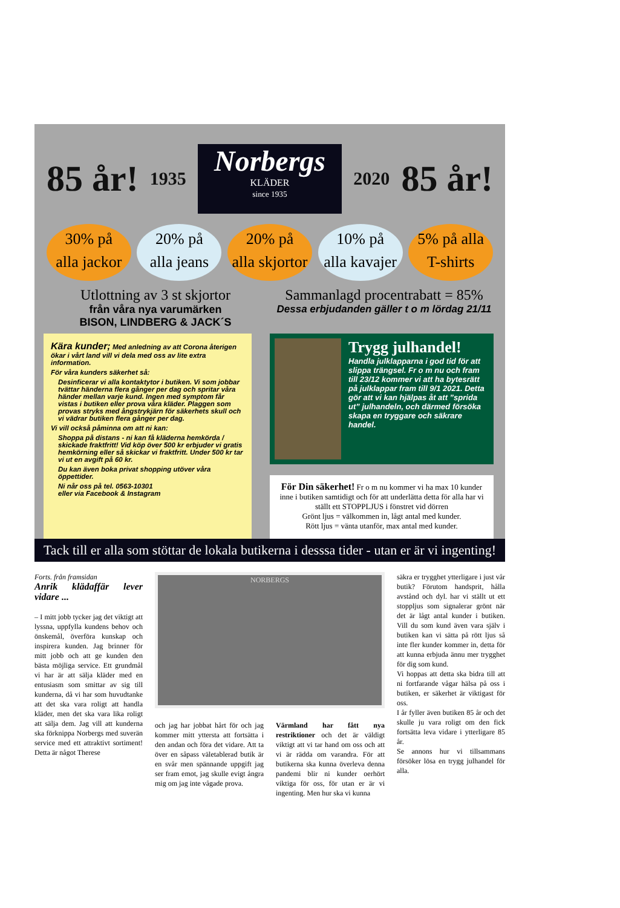85 år! 1935
Norbergs
KLÄDER
since 1935
2020 85 år!
30% på
alla jackor
20% på
alla jeans
20% på
alla skjortor
10% på
alla kavajer
5% på alla
T-shirts
Utlottning av 3 st skjortor
från våra nya varumärken
BISON, LINDBERG & JACK´S
Sammanlagd procentrabatt = 85%
Dessa erbjudanden gäller t o m lördag 21/11
Kära kunder; Med anledning av att Corona återigen ökar i vårt land vill vi dela med oss av lite extra information.
För våra kunders säkerhet så:
Desinficerar vi alla kontaktytor i butiken. Vi som jobbar tvättar händerna flera gånger per dag och spritar våra händer mellan varje kund. Ingen med symptom får vistas i butiken eller prova våra kläder. Plaggen som provas stryks med ångstrykjärn för säkerhets skull och vi vädrar butiken flera gånger per dag.
Vi vill också påminna om att ni kan:
Shoppa på distans - ni kan få kläderna hemkörda / skickade fraktfritt! Vid köp över 500 kr erbjuder vi gratis hemkörning eller så skickar vi fraktfritt. Under 500 kr tar vi ut en avgift på 60 kr.
Du kan även boka privat shopping utöver våra öppettider.
Ni når oss på tel. 0563-10301
eller via Facebook & Instagram
Trygg julhandel!
Handla julklapparna i god tid för att slippa trängsel. Fr o m nu och fram till 23/12 kommer vi att ha bytesrätt på julklappar fram till 9/1 2021. Detta gör att vi kan hjälpas åt att ”sprida ut” julhandeln, och därmed försöka skapa en tryggare och säkrare handel.
För Din säkerhet! Fr o m nu kommer vi ha max 10 kunder inne i butiken samtidigt och för att underlätta detta för alla har vi ställt ett STOPPLJUS i fönstret vid dörren
Grönt ljus = välkommen in, lågt antal med kunder.
Rött ljus = vänta utanför, max antal med kunder.
Tack till er alla som stöttar de lokala butikerna i desssa tider - utan er är vi ingenting!
Forts. från framsidan
Anrik klädaffär lever vidare ...
– I mitt jobb tycker jag det viktigt att lyssna, uppfylla kundens behov och önskemål, överföra kunskap och inspirera kunden. Jag brinner för mitt jobb och att ge kunden den bästa möjliga service. Ett grundmål vi har är att sälja kläder med en entusiasm som smittar av sig till kunderna, då vi har som huvudtanke att det ska vara roligt att handla kläder, men det ska vara lika roligt att sälja dem. Jag vill att kunderna ska förknippa Norbergs med suverän service med ett attraktivt sortiment! Detta är något Therese
NORBERGS
och jag har jobbat hårt för och jag kommer mitt yttersta att fortsätta i den andan och föra det vidare. Att ta över en såpass väletablerad butik är en svår men spännande uppgift jag ser fram emot, jag skulle evigt ångra mig om jag inte vågade prova.
Värmland har fått nya restriktioner och det är väldigt viktigt att vi tar hand om oss och att vi är rädda om varandra. För att butikerna ska kunna överleva denna pandemi blir ni kunder oerhört viktiga för oss, för utan er är vi ingenting. Men hur ska vi kunna
säkra er trygghet ytterligare i just vår butik? Förutom handsprit, hålla avstånd och dyl. har vi ställt ut ett stoppljus som signalerar grönt när det är lågt antal kunder i butiken. Vill du som kund även vara själv i butiken kan vi sätta på rött ljus så inte fler kunder kommer in, detta för att kunna erbjuda ännu mer trygghet för dig som kund.
Vi hoppas att detta ska bidra till att ni fortfarande vågar hälsa på oss i butiken, er säkerhet är viktigast för oss.
I år fyller även butiken 85 år och det skulle ju vara roligt om den fick fortsätta leva vidare i ytterligare 85 år.
Se annons hur vi tillsammans försöker lösa en trygg julhandel för alla.